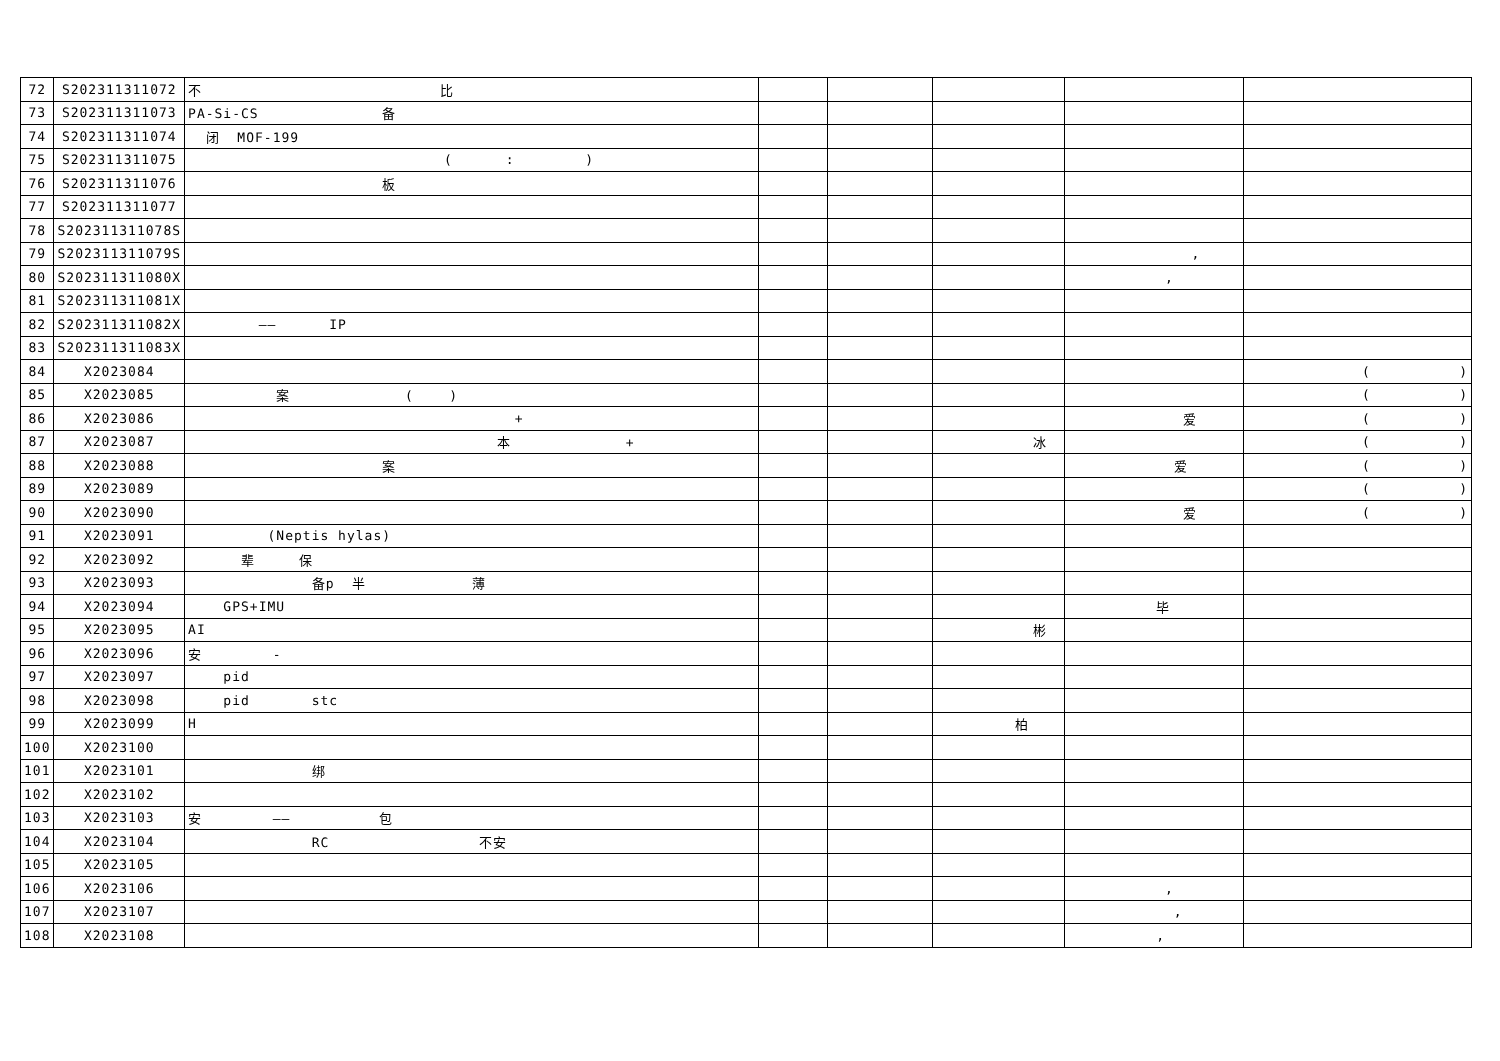| 72 | S202311311072 | 不 比 | | | | | |
| 73 | S202311311073 | PA-Si-CS 备 | | | | | |
| 74 | S202311311074 | 闭 MOF-199 | | | | | |
| 75 | S202311311075 | ( : ) | | | | | |
| 76 | S202311311076 | 板 | | | | | |
| 77 | S202311311077 | | | | | | |
| 78 | S202311311078S | | | | | | |
| 79 | S202311311079S | | | | | , | |
| 80 | S202311311080X | | | | | , | |
| 81 | S202311311081X | | | | | | |
| 82 | S202311311082X | —— IP | | | | | |
| 83 | S202311311083X | | | | | | |
| 84 | X2023084 | | | | | | ( ) |
| 85 | X2023085 | 案 ( ) | | | | | ( ) |
| 86 | X2023086 | + | | | | 爱 | ( ) |
| 87 | X2023087 | 本 + | | | 冰 | | ( ) |
| 88 | X2023088 | 案 | | | | 爱 | ( ) |
| 89 | X2023089 | | | | | | ( ) |
| 90 | X2023090 | | | | | 爱 | ( ) |
| 91 | X2023091 | (Neptis hylas) | | | | | |
| 92 | X2023092 | 辈 保 | | | | | |
| 93 | X2023093 | 备p 半 薄 | | | | | |
| 94 | X2023094 | GPS+IMU | | | | 毕 | |
| 95 | X2023095 | AI | | | 彬 | | |
| 96 | X2023096 | 安 - | | | | | |
| 97 | X2023097 | pid | | | | | |
| 98 | X2023098 | pid stc | | | | | |
| 99 | X2023099 | H | | | 柏 | | |
| 100 | X2023100 | | | | | | |
| 101 | X2023101 | 绑 | | | | | |
| 102 | X2023102 | | | | | | |
| 103 | X2023103 | 安 —— 包 | | | | | |
| 104 | X2023104 | RC 不安 | | | | | |
| 105 | X2023105 | | | | | | |
| 106 | X2023106 | | | | | , | |
| 107 | X2023107 | | | | | , | |
| 108 | X2023108 | | | | | , | |